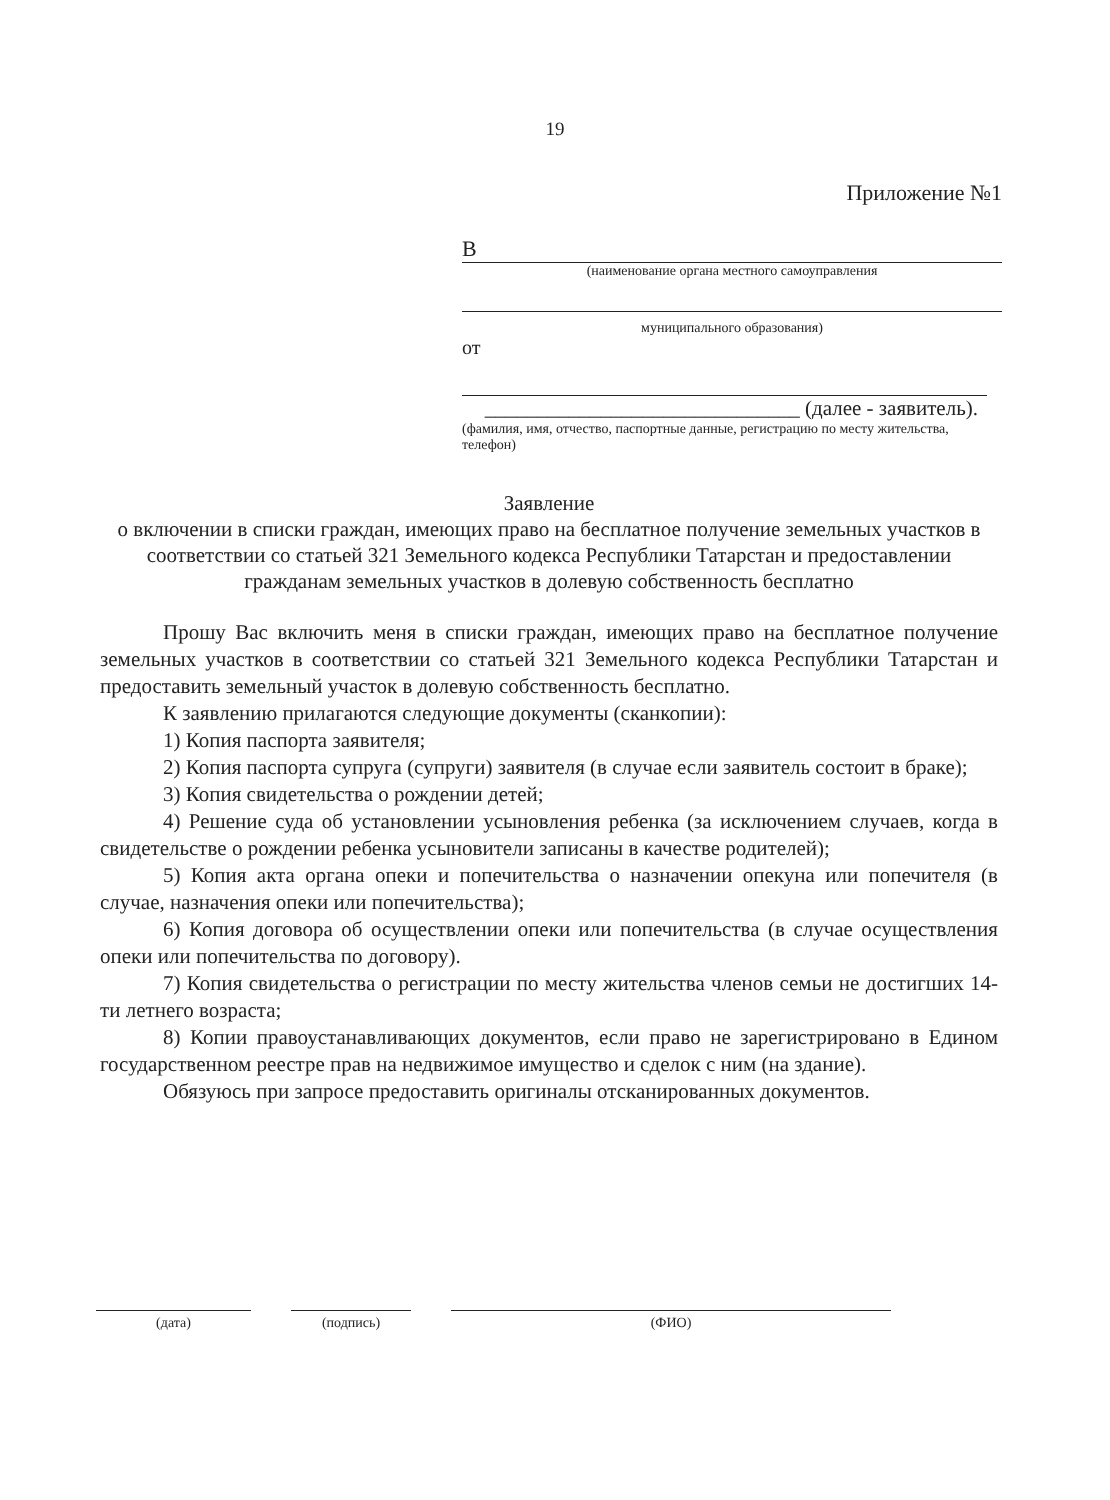19
Приложение №1
В
(наименование органа местного самоуправления
муниципального образования)
от
______________________________ (далее - заявитель).
(фамилия, имя, отчество, паспортные данные, регистрацию по месту жительства, телефон)
Заявление
о включении в списки граждан, имеющих право на бесплатное получение земельных участков в соответствии со статьей 321 Земельного кодекса Республики Татарстан и предоставлении гражданам земельных участков в долевую собственность бесплатно
Прошу Вас включить меня в списки граждан, имеющих право на бесплатное получение земельных участков в соответствии со статьей 321 Земельного кодекса Республики Татарстан и предоставить земельный участок в долевую собственность бесплатно.
К заявлению прилагаются следующие документы (сканкопии):
1) Копия паспорта заявителя;
2) Копия паспорта супруга (супруги) заявителя (в случае если заявитель состоит в браке);
3) Копия свидетельства о рождении детей;
4) Решение суда об установлении усыновления ребенка (за исключением случаев, когда в свидетельстве о рождении ребенка усыновители записаны в качестве родителей);
5) Копия акта органа опеки и попечительства о назначении опекуна или попечителя (в случае, назначения опеки или попечительства);
6) Копия договора об осуществлении опеки или попечительства (в случае осуществления опеки или попечительства по договору).
7) Копия свидетельства о регистрации по месту жительства членов семьи не достигших 14-ти летнего возраста;
8) Копии правоустанавливающих документов, если право не зарегистрировано в Едином государственном реестре прав на недвижимое имущество и сделок с ним (на здание).
Обязуюсь при запросе предоставить оригиналы отсканированных документов.
(дата) (подпись) (ФИО)